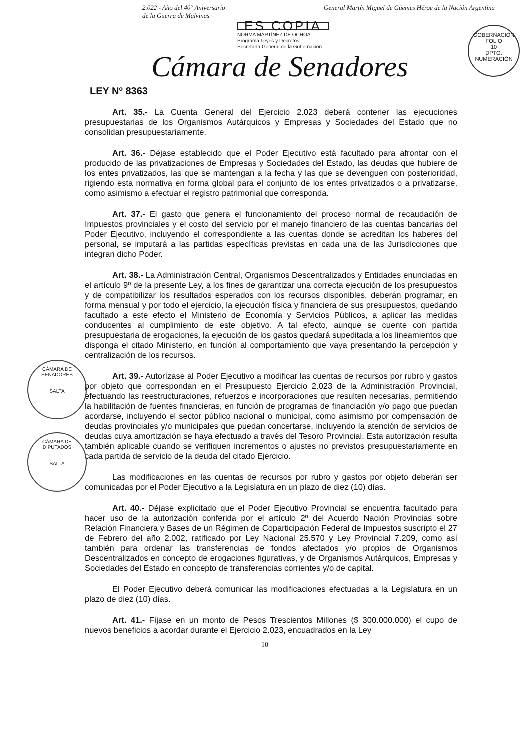2.022 - Año del 40° Aniversario
de la Guerra de Malvinas
General Martín Miguel de Güemes Héroe de la Nación Argentina
ES COPIA
NORMA MARTÍNEZ DE OCHOA
Programa Leyes y Decretos
Secretaría General de la Gobernación
GOBERNACIÓN
FOLIO
10
DPTO. NUMERACIÓN
Cámara de Senadores
LEY Nº 8363
Art. 35.- La Cuenta General del Ejercicio 2.023 deberá contener las ejecuciones presupuestarias de los Organismos Autárquicos y Empresas y Sociedades del Estado que no consolidan presupuestariamente.
Art. 36.- Déjase establecido que el Poder Ejecutivo está facultado para afrontar con el producido de las privatizaciones de Empresas y Sociedades del Estado, las deudas que hubiere de los entes privatizados, las que se mantengan a la fecha y las que se devenguen con posterioridad, rigiendo esta normativa en forma global para el conjunto de los entes privatizados o a privatizarse, como asimismo a efectuar el registro patrimonial que corresponda.
Art. 37.- El gasto que genera el funcionamiento del proceso normal de recaudación de Impuestos provinciales y el costo del servicio por el manejo financiero de las cuentas bancarias del Poder Ejecutivo, incluyendo el correspondiente a las cuentas donde se acreditan los haberes del personal, se imputará a las partidas específicas previstas en cada una de las Jurisdicciones que integran dicho Poder.
Art. 38.- La Administración Central, Organismos Descentralizados y Entidades enunciadas en el artículo 9º de la presente Ley, a los fines de garantizar una correcta ejecución de los presupuestos y de compatibilizar los resultados esperados con los recursos disponibles, deberán programar, en forma mensual y por todo el ejercicio, la ejecución física y financiera de sus presupuestos, quedando facultado a este efecto el Ministerio de Economía y Servicios Públicos, a aplicar las medidas conducentes al cumplimiento de este objetivo. A tal efecto, aunque se cuente con partida presupuestaria de erogaciones, la ejecución de los gastos quedará supeditada a los lineamientos que disponga el citado Ministerio, en función al comportamiento que vaya presentando la percepción y centralización de los recursos.
Art. 39.- Autorízase al Poder Ejecutivo a modificar las cuentas de recursos por rubro y gastos por objeto que correspondan en el Presupuesto Ejercicio 2.023 de la Administración Provincial, efectuando las reestructuraciones, refuerzos e incorporaciones que resulten necesarias, permitiendo la habilitación de fuentes financieras, en función de programas de financiación y/o pago que puedan acordarse, incluyendo el sector público nacional o municipal, como asimismo por compensación de deudas provinciales y/o municipales que puedan concertarse, incluyendo la atención de servicios de deudas cuya amortización se haya efectuado a través del Tesoro Provincial. Esta autorización resulta también aplicable cuando se verifiquen incrementos o ajustes no previstos presupuestariamente en cada partida de servicio de la deuda del citado Ejercicio.
Las modificaciones en las cuentas de recursos por rubro y gastos por objeto deberán ser comunicadas por el Poder Ejecutivo a la Legislatura en un plazo de diez (10) días.
Art. 40.- Déjase explicitado que el Poder Ejecutivo Provincial se encuentra facultado para hacer uso de la autorización conferida por el artículo 2º del Acuerdo Nación Provincias sobre Relación Financiera y Bases de un Régimen de Coparticipación Federal de Impuestos suscripto el 27 de Febrero del año 2.002, ratificado por Ley Nacional 25.570 y Ley Provincial 7.209, como así también para ordenar las transferencias de fondos afectados y/o propios de Organismos Descentralizados en concepto de erogaciones figurativas, y de Organismos Autárquicos, Empresas y Sociedades del Estado en concepto de transferencias corrientes y/o de capital.
El Poder Ejecutivo deberá comunicar las modificaciones efectuadas a la Legislatura en un plazo de diez (10) días.
Art. 41.- Fíjase en un monto de Pesos Trescientos Millones ($ 300.000.000) el cupo de nuevos beneficios a acordar durante el Ejercicio 2.023, encuadrados en la Ley
10
CÁMARA DE SENADORES
SALTA
CÁMARA DE DIPUTADOS
SALTA